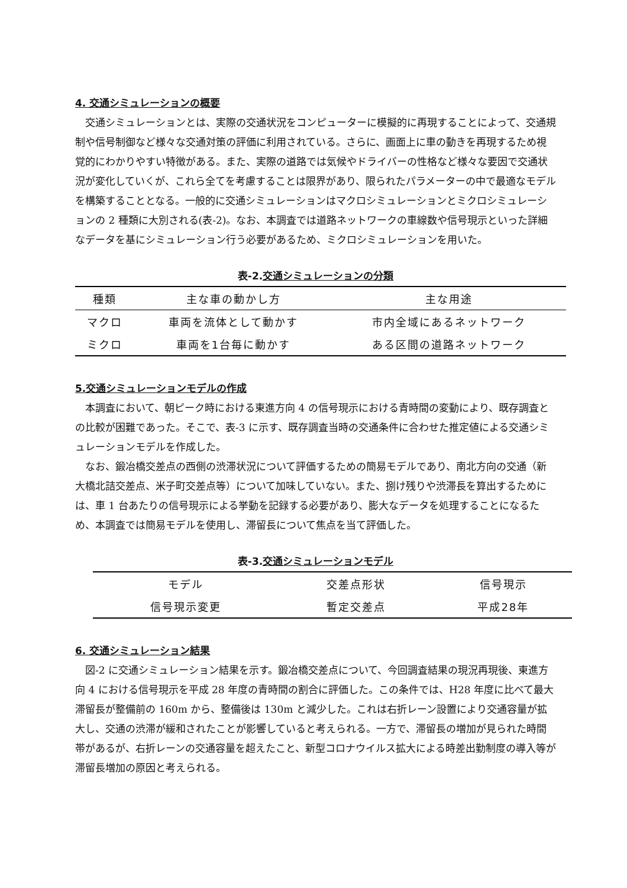4. 交通シミュレーションの概要
交通シミュレーションとは、実際の交通状況をコンピューターに模擬的に再現することによって、交通規制や信号制御など様々な交通対策の評価に利用されている。さらに、画面上に車の動きを再現するため視覚的にわかりやすい特徴がある。また、実際の道路では気候やドライバーの性格など様々な要因で交通状況が変化していくが、これら全てを考慮することは限界があり、限られたパラメーターの中で最適なモデルを構築することとなる。一般的に交通シミュレーションはマクロシミュレーションとミクロシミュレーションの 2 種類に大別される(表-2)。なお、本調査では道路ネットワークの車線数や信号現示といった詳細なデータを基にシミュレーション行う必要があるため、ミクロシミュレーションを用いた。
表-2.交通シミュレーションの分類
| 種類 | 主な車の動かし方 | 主な用途 |
| --- | --- | --- |
| マクロ | 車両を流体として動かす | 市内全域にあるネットワーク |
| ミクロ | 車両を1台毎に動かす | ある区間の道路ネットワーク |
5.交通シミュレーションモデルの作成
本調査において、朝ピーク時における東進方向 4 の信号現示における青時間の変動により、既存調査との比較が困難であった。そこで、表-3 に示す、既存調査当時の交通条件に合わせた推定値による交通シミュレーションモデルを作成した。
なお、鍛冶橋交差点の西側の渋滞状況について評価するための簡易モデルであり、南北方向の交通（新大橋北詰交差点、米子町交差点等）について加味していない。また、捌け残りや渋滞長を算出するためには、車 1 台あたりの信号現示による挙動を記録する必要があり、膨大なデータを処理することになるため、本調査では簡易モデルを使用し、滞留長について焦点を当て評価した。
表-3.交通シミュレーションモデル
| モデル | 交差点形状 | 信号現示 |
| --- | --- | --- |
| 信号現示変更 | 暫定交差点 | 平成28年 |
6. 交通シミュレーション結果
図-2 に交通シミュレーション結果を示す。鍛冶橋交差点について、今回調査結果の現況再現後、東進方向 4 における信号現示を平成 28 年度の青時間の割合に評価した。この条件では、H28 年度に比べて最大滞留長が整備前の 160m から、整備後は 130m と減少した。これは右折レーン設置により交通容量が拡大し、交通の渋滞が緩和されたことが影響していると考えられる。一方で、滞留長の増加が見られた時間帯があるが、右折レーンの交通容量を超えたこと、新型コロナウイルス拡大による時差出勤制度の導入等が滞留長増加の原因と考えられる。